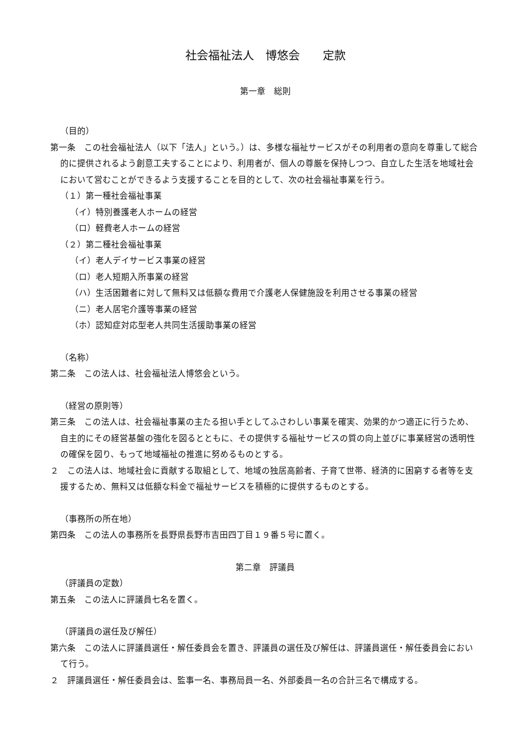社会福祉法人　博悠会　　定款
第一章　総則
（目的）
第一条　この社会福祉法人（以下「法人」という。）は、多様な福祉サービスがその利用者の意向を尊重して総合的に提供されるよう創意工夫することにより、利用者が、個人の尊厳を保持しつつ、自立した生活を地域社会において営むことができるよう支援することを目的として、次の社会福祉事業を行う。
（１）第一種社会福祉事業
（イ）特別養護老人ホームの経営
（ロ）軽費老人ホームの経営
（２）第二種社会福祉事業
（イ）老人デイサービス事業の経営
（ロ）老人短期入所事業の経営
（ハ）生活困難者に対して無料又は低額な費用で介護老人保健施設を利用させる事業の経営
（ニ）老人居宅介護等事業の経営
（ホ）認知症対応型老人共同生活援助事業の経営
（名称）
第二条　この法人は、社会福祉法人博悠会という。
（経営の原則等）
第三条　この法人は、社会福祉事業の主たる担い手としてふさわしい事業を確実、効果的かつ適正に行うため、自主的にその経営基盤の強化を図るとともに、その提供する福祉サービスの質の向上並びに事業経営の透明性の確保を図り、もって地域福祉の推進に努めるものとする。
２　この法人は、地域社会に貢献する取組として、地域の独居高齢者、子育て世帯、経済的に困窮する者等を支援するため、無料又は低額な料金で福祉サービスを積極的に提供するものとする。
（事務所の所在地）
第四条　この法人の事務所を長野県長野市吉田四丁目１９番５号に置く。
第二章　評議員
（評議員の定数）
第五条　この法人に評議員七名を置く。
（評議員の選任及び解任）
第六条　この法人に評議員選任・解任委員会を置き、評議員の選任及び解任は、評議員選任・解任委員会において行う。
２　評議員選任・解任委員会は、監事一名、事務局員一名、外部委員一名の合計三名で構成する。